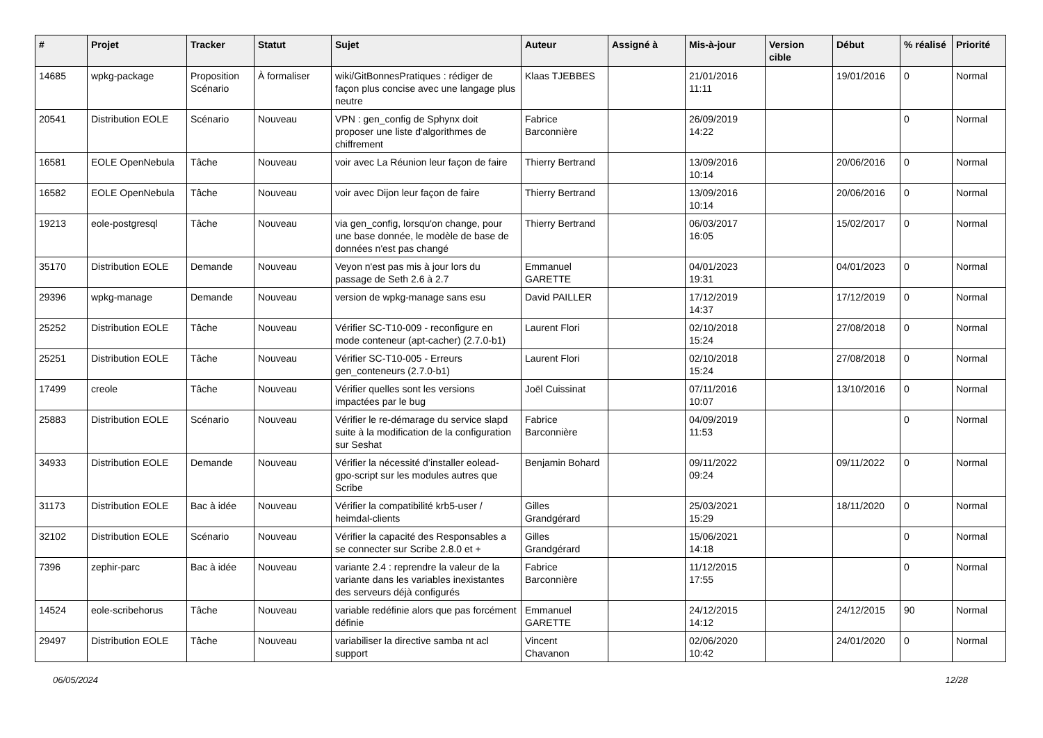| # | Projet | Tracker | Statut | Sujet | Auteur | Assigné à | Mis-à-jour | Version cible | Début | % réalisé | Priorité |
| --- | --- | --- | --- | --- | --- | --- | --- | --- | --- | --- | --- |
| 14685 | wpkg-package | Proposition Scénario | À formaliser | wiki/GitBonnesPratiques : rédiger de façon plus concise avec une langage plus neutre | Klaas TJEBBES | | 21/01/2016 11:11 | | 19/01/2016 | 0 | Normal |
| 20541 | Distribution EOLE | Scénario | Nouveau | VPN : gen_config de Sphynx doit proposer une liste d'algorithmes de chiffrement | Fabrice Barconnière | | 26/09/2019 14:22 | | | 0 | Normal |
| 16581 | EOLE OpenNebula | Tâche | Nouveau | voir avec La Réunion leur façon de faire | Thierry Bertrand | | 13/09/2016 10:14 | | 20/06/2016 | 0 | Normal |
| 16582 | EOLE OpenNebula | Tâche | Nouveau | voir avec Dijon leur façon de faire | Thierry Bertrand | | 13/09/2016 10:14 | | 20/06/2016 | 0 | Normal |
| 19213 | eole-postgresql | Tâche | Nouveau | via gen_config, lorsqu'on change, pour une base donnée, le modèle de base de données n'est pas changé | Thierry Bertrand | | 06/03/2017 16:05 | | 15/02/2017 | 0 | Normal |
| 35170 | Distribution EOLE | Demande | Nouveau | Veyon n'est pas mis à jour lors du passage de Seth 2.6 à 2.7 | Emmanuel GARETTE | | 04/01/2023 19:31 | | 04/01/2023 | 0 | Normal |
| 29396 | wpkg-manage | Demande | Nouveau | version de wpkg-manage sans esu | David PAILLER | | 17/12/2019 14:37 | | 17/12/2019 | 0 | Normal |
| 25252 | Distribution EOLE | Tâche | Nouveau | Vérifier SC-T10-009 - reconfigure en mode conteneur (apt-cacher) (2.7.0-b1) | Laurent Flori | | 02/10/2018 15:24 | | 27/08/2018 | 0 | Normal |
| 25251 | Distribution EOLE | Tâche | Nouveau | Vérifier SC-T10-005 - Erreurs gen_conteneurs (2.7.0-b1) | Laurent Flori | | 02/10/2018 15:24 | | 27/08/2018 | 0 | Normal |
| 17499 | creole | Tâche | Nouveau | Vérifier quelles sont les versions impactées par le bug | Joël Cuissinat | | 07/11/2016 10:07 | | 13/10/2016 | 0 | Normal |
| 25883 | Distribution EOLE | Scénario | Nouveau | Vérifier le re-démarage du service slapd suite à la modification de la configuration sur Seshat | Fabrice Barconnière | | 04/09/2019 11:53 | | | 0 | Normal |
| 34933 | Distribution EOLE | Demande | Nouveau | Vérifier la nécessité d’installer eolead-gpo-script sur les modules autres que Scribe | Benjamin Bohard | | 09/11/2022 09:24 | | 09/11/2022 | 0 | Normal |
| 31173 | Distribution EOLE | Bac à idée | Nouveau | Vérifier la compatibilité krb5-user / heimdal-clients | Gilles Grandgérard | | 25/03/2021 15:29 | | 18/11/2020 | 0 | Normal |
| 32102 | Distribution EOLE | Scénario | Nouveau | Vérifier la capacité des Responsables a se connecter sur Scribe 2.8.0 et + | Gilles Grandgérard | | 15/06/2021 14:18 | | | 0 | Normal |
| 7396 | zephir-parc | Bac à idée | Nouveau | variante 2.4 : reprendre la valeur de la variante dans les variables inexistantes des serveurs déjà configurés | Fabrice Barconnière | | 11/12/2015 17:55 | | | 0 | Normal |
| 14524 | eole-scribehorus | Tâche | Nouveau | variable redéfinie alors que pas forcément définie | Emmanuel GARETTE | | 24/12/2015 14:12 | | 24/12/2015 | 90 | Normal |
| 29497 | Distribution EOLE | Tâche | Nouveau | variabiliser la directive samba nt acl support | Vincent Chavanon | | 02/06/2020 10:42 | | 24/01/2020 | 0 | Normal |
06/05/2024 12/28